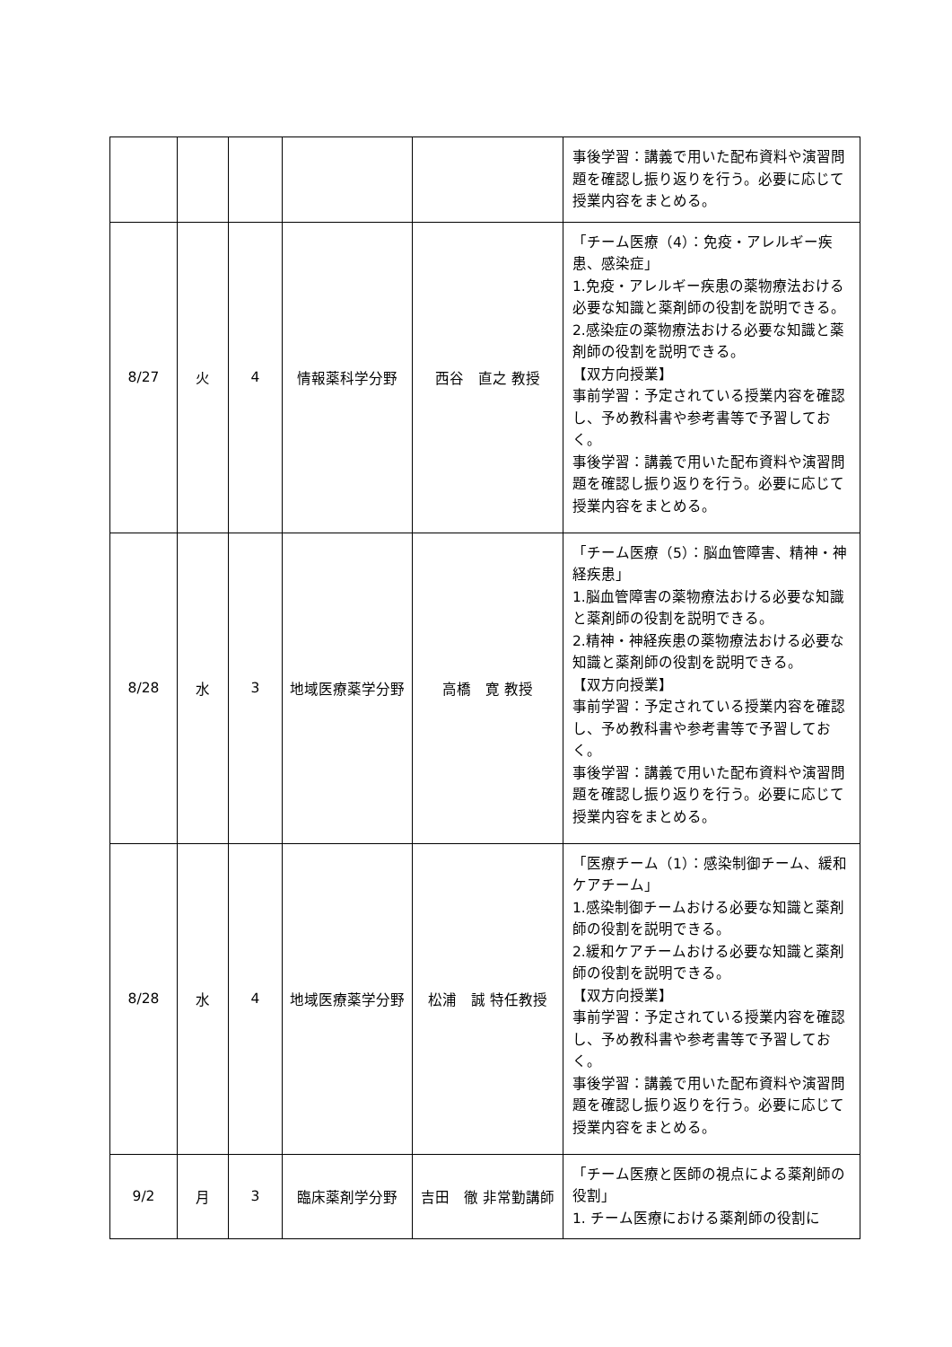| | | | | | 事後学習：講義で用いた配布資料や演習問題を確認し振り返りを行う。必要に応じて授業内容をまとめる。 |
| 8/27 | 火 | 4 | 情報薬科学分野 | 西谷 直之 教授 | 「チーム医療（4）：免疫・アレルギー疾患、感染症」 1.免疫・アレルギー疾患の薬物療法おける必要な知識と薬剤師の役割を説明できる。 2.感染症の薬物療法おける必要な知識と薬剤師の役割を説明できる。 【双方向授業】 事前学習：予定されている授業内容を確認し、予め教科書や参考書等で予習しておく。 事後学習：講義で用いた配布資料や演習問題を確認し振り返りを行う。必要に応じて授業内容をまとめる。 |
| 8/28 | 水 | 3 | 地域医療薬学分野 | 高橋 寛 教授 | 「チーム医療（5）：脳血管障害、精神・神経疾患」 1.脳血管障害の薬物療法おける必要な知識と薬剤師の役割を説明できる。 2.精神・神経疾患の薬物療法おける必要な知識と薬剤師の役割を説明できる。 【双方向授業】 事前学習：予定されている授業内容を確認し、予め教科書や参考書等で予習しておく。 事後学習：講義で用いた配布資料や演習問題を確認し振り返りを行う。必要に応じて授業内容をまとめる。 |
| 8/28 | 水 | 4 | 地域医療薬学分野 | 松浦 誠 特任教授 | 「医療チーム（1）：感染制御チーム、緩和ケアチーム」 1.感染制御チームおける必要な知識と薬剤師の役割を説明できる。 2.緩和ケアチームおける必要な知識と薬剤師の役割を説明できる。 【双方向授業】 事前学習：予定されている授業内容を確認し、予め教科書や参考書等で予習しておく。 事後学習：講義で用いた配布資料や演習問題を確認し振り返りを行う。必要に応じて授業内容をまとめる。 |
| 9/2 | 月 | 3 | 臨床薬剤学分野 | 吉田 徹 非常勤講師 | 「チーム医療と医師の視点による薬剤師の役割」 1. チーム医療における薬剤師の役割に |